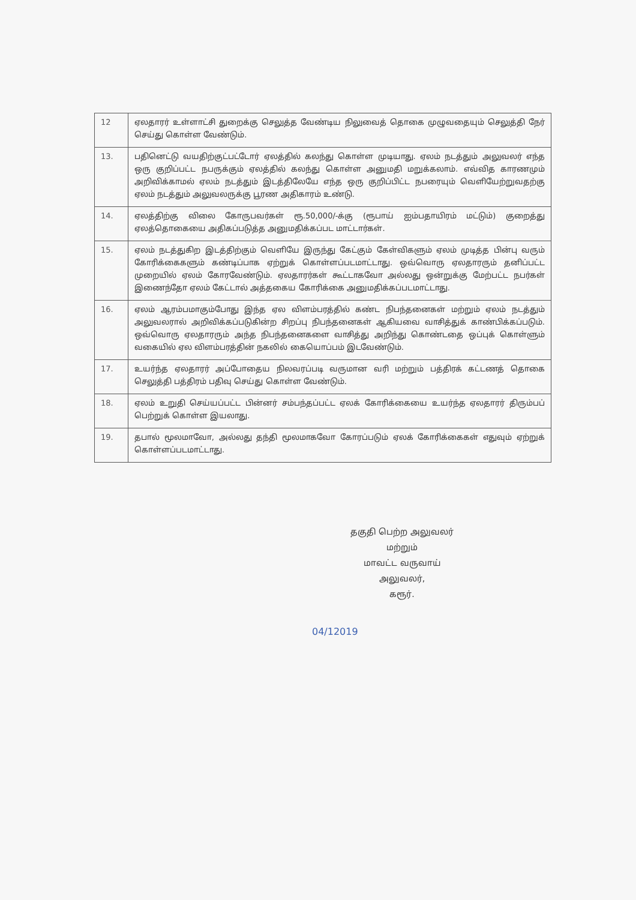| 12 | ஏலதாரர் உள்ளாட்சி துறைக்கு செலுத்த வேண்டிய நிலுவைத் தொகை முழுவதையும் செலுத்தி நேர் செய்து கொள்ள வேண்டும். |
| 13. | பதினெட்டு வயதிற்குட்பட்டோர் ஏலத்தில் கலந்து கொள்ள முடியாது. ஏலம் நடத்தும் அலுவலர் எந்த ஒரு குறிப்பட்ட நபருக்கும் ஏலத்தில் கலந்து கொள்ள அனுமதி மறுக்கலாம். எவ்வித காரணமும் அறிவிக்காமல் ஏலம் நடத்தும் இடத்திலேயே எந்த ஒரு குறிப்பிட்ட நபரையும் வெளியேற்றுவதற்கு ஏலம் நடத்தும் அலுவலருக்கு பூரண அதிகாரம் உண்டு. |
| 14. | ஏலத்திற்கு விலை கோருபவர்கள் ரூ.50,000/-க்கு (ரூபாய் ஐம்பதாயிரம் மட்டும்) குறைத்து ஏலத்தொகையை அதிகப்படுத்த அனுமதிக்கப்பட மாட்டார்கள். |
| 15. | ஏலம் நடத்துகிற இடத்திற்கும் வெளியே இருந்து கேட்கும் கேள்விகளும் ஏலம் முடித்த பின்பு வரும் கோரிக்கைகளும் கண்டிப்பாக ஏற்றுக் கொள்ளப்படமாட்டாது. ஒவ்வொரு ஏலதாரரும் தனிப்பட்ட முறையில் ஏலம் கோரவேண்டும். ஏலதாரர்கள் கூட்டாகவோ அல்லது ஒன்றுக்கு மேற்பட்ட நபர்கள் இணைந்தோ ஏலம் கேட்டால் அத்தகைய கோரிக்கை அனுமதிக்கப்படமாட்டாது. |
| 16. | ஏலம் ஆரம்பமாகும்போது இந்த ஏல விளம்பரத்தில் கண்ட நிபந்தனைகள் மற்றும் ஏலம் நடத்தும் அலுவலரால் அறிவிக்கப்படுகின்ற சிறப்பு நிபந்தனைகள் ஆகியவை வாசித்துக் காண்பிக்கப்படும். ஒவ்வொரு ஏலதாரரும் அந்த நிபந்தனைகளை வாசித்து அறிந்து கொண்டதை ஒப்புக் கொள்ளும் வகையில் ஏல விளம்பரத்தின் நகலில் கையொப்பம் இடவேண்டும். |
| 17. | உயர்ந்த ஏலதாரர் அப்போதைய நிலவரப்படி வருமான வரி மற்றும் பத்திரக் கட்டணத் தொகை செலுத்தி பத்திரம் பதிவு செய்து கொள்ள வேண்டும். |
| 18. | ஏலம் உறுதி செய்யப்பட்ட பின்னர் சம்பந்தப்பட்ட ஏலக் கோரிக்கையை உயர்ந்த ஏலதாரர் திரும்பப் பெற்றுக் கொள்ள இயலாது. |
| 19. | தபால் மூலமாவோ, அல்லது தந்தி மூலமாகவோ கோரப்படும் ஏலக் கோரிக்கைகள் எதுவும் ஏற்றுக் கொள்ளப்படமாட்டாது. |
தகுதி பெற்ற அலுவலர் மற்றும்
மாவட்ட வருவாய் அலுவலர்,
கரூர்.
04/12019